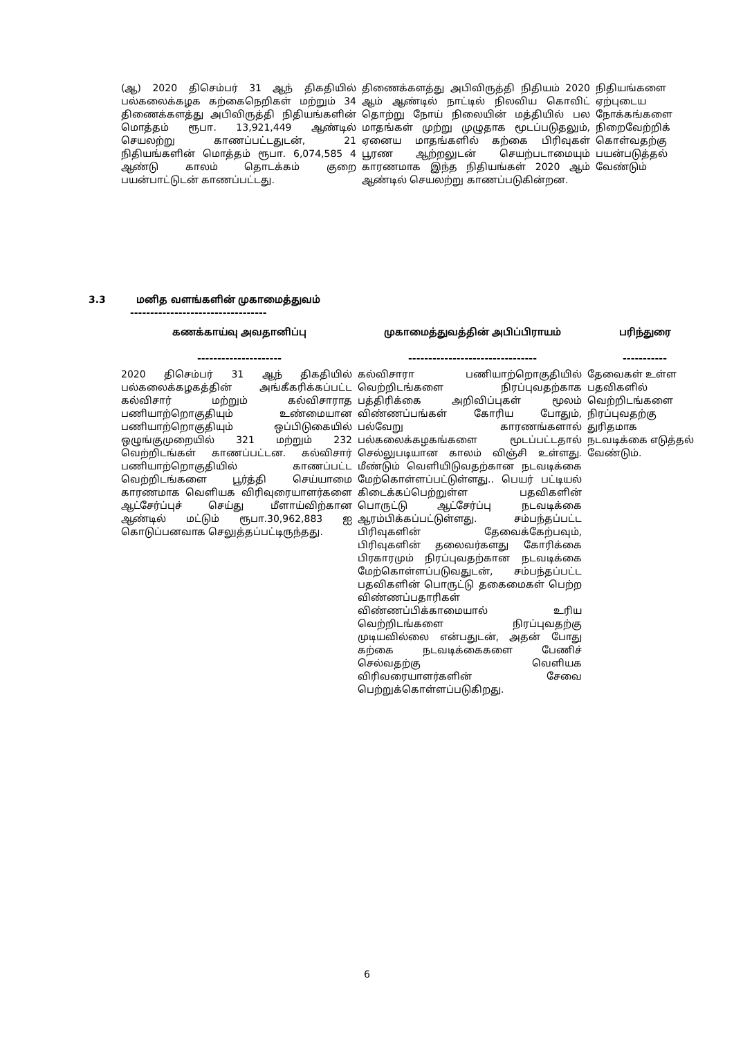| (ஆ) 2020 திசெம்பர் 31 ஆந் திகதியில் பல்கலைக்கழக கற்கைநெறிகள் மற்றும் 34 திணைக்களத்து அபிவிருத்தி நிதியங்களின் மொத்தம் ரூபா. 13,921,449 ஆண்டில் செயலற்று காணப்பட்டதுடன், 21 நிதியங்களின் மொத்தம் ரூபா. 6,074,585 4 ஆண்டு காலம் தொடக்கம் குறை பயன்பாட்டுடன் காணப்பட்டது. | திணைக்களத்து அபிவிருத்தி நிதியம் 2020 ஆம் ஆண்டில் நாட்டில் நிலவிய கொவிட் தொற்று நோய் நிலையின் மத்தியில் பல மாதங்கள் முற்று முழுதாக மூடப்படுதலும், ஏனைய மாதங்களில் கற்கை பிரிவுகள் பூரண ஆற்றலுடன் செயற்படாமையும் காரணமாக இந்த நிதியங்கள் 2020 ஆம் ஆண்டில் செயலற்று காணப்படுகின்றன. | நிதியங்களை ஏற்புடைய நோக்கங்களை நிறைவேற்றிக் கொள்வதற்கு பயன்படுத்தல் வேண்டும் |
3.3 மனித வளங்களின் முகாமைத்துவம்
----------------------------------
| கணக்காய்வு அவதானிப்பு --------------------- | முகாமைத்துவத்தின் அபிப்பிராயம் -------------------------------- | பரிந்துரை ----------- |
| --- | --- | --- |
| 2020 திசெம்பர் 31 ஆந் திகதியில் பல்கலைக்கழகத்தின் அங்கீகரிக்கப்பட்ட கல்விசார் மற்றும் கல்விசாராத பணியாற்றொகுதியும் உண்மையான பணியாற்றொகுதியும் ஒப்பிடுகையில் ஒழுங்குமுறையில் 321 மற்றும் 232 வெற்றிடங்கள் காணப்பட்டன. கல்விசார் பணியாற்றொகுதியில் காணப்பட்ட வெற்றிடங்களை பூர்த்தி செய்யாமை காரணமாக வெளியக விரிவுரையாளர்களை ஆட்சேர்ப்புச் செய்து மீளாய்விற்கான ஆண்டில் மட்டும் ரூபா.30,962,883 ஐ கொடுப்பனவாக செலுத்தப்பட்டிருந்தது. | கல்விசாரா பணியாற்றொகுதியில் வெற்றிடங்களை நிரப்புவதற்காக பத்திரிக்கை அறிவிப்புகள் மூலம் விண்ணப்பங்கள் கோரிய போதும், பல்வேறு காரணங்களால் பல்கலைக்கழகங்களை மூடப்பட்டதால் செல்லுபடியான காலம் விஞ்சி உள்ளது. மீண்டும் வெளியிடுவதற்கான நடவடிக்கை மேற்கொள்ளப்பட்டுள்ளது.. பெயர் பட்டியல் கிடைக்கப்பெற்றுள்ள பதவிகளின் பொருட்டு ஆட்சேர்ப்பு நடவடிக்கை ஆரம்பிக்கப்பட்டுள்ளது. சம்பந்தப்பட்ட பிரிவுகளின் தேவைக்கேற்பவும், பிரிவுகளின் தலைவர்களது கோரிக்கை பிரகாரமும் நிரப்புவதற்கான நடவடிக்கை மேற்கொள்ளப்படுவதுடன், சம்பந்தப்பட்ட பதவிகளின் பொருட்டு தகைமைகள் பெற்ற விண்ணப்பதாரிகள் விண்ணப்பிக்காமையால் உரிய வெற்றிடங்களை நிரப்புவதற்கு முடியவில்லை என்பதுடன், அதன் போது கற்கை நடவடிக்கைகளை பேணிச் செல்வதற்கு வெளியக விரிவரையாளர்களின் சேவை பெற்றுக்கொள்ளப்படுகிறது. | தேவைகள் உள்ள பதவிகளில் வெற்றிடங்களை நிரப்புவதற்கு துரிதமாக நடவடிக்கை எடுத்தல் வேண்டும். |
6